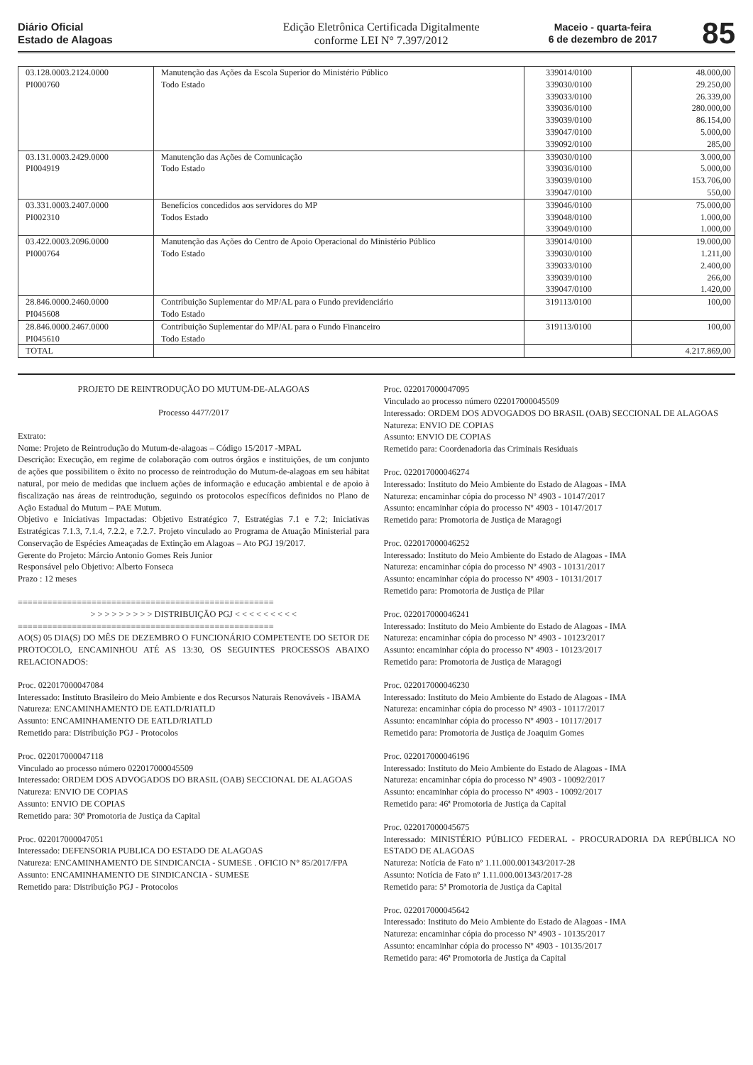Diário Oficial
Estado de Alagoas
Edição Eletrônica Certificada Digitalmente
conforme LEI N° 7.397/2012
Maceio - quarta-feira
6 de dezembro de 2017
85
| 03.128.0003.2124.0000 PI000760 | Manutenção das Ações da Escola Superior do Ministério Público Todo Estado | 339014/0100 339030/0100 339033/0100 339036/0100 339039/0100 339047/0100 339092/0100 | 48.000,00 29.250,00 26.339,00 280.000,00 86.154,00 5.000,00 285,00 |
| 03.131.0003.2429.0000 PI004919 | Manutenção das Ações de Comunicação Todo Estado | 339030/0100 339036/0100 339039/0100 339047/0100 | 3.000,00 5.000,00 153.706,00 550,00 |
| 03.331.0003.2407.0000 PI002310 | Benefícios concedidos aos servidores do MP Todos Estado | 339046/0100 339048/0100 339049/0100 | 75.000,00 1.000,00 1.000,00 |
| 03.422.0003.2096.0000 PI000764 | Manutenção das Ações do Centro de Apoio Operacional do Ministério Público Todo Estado | 339014/0100 339030/0100 339033/0100 339039/0100 339047/0100 | 19.000,00 1.211,00 2.400,00 266,00 1.420,00 |
| 28.846.0000.2460.0000 PI045608 | Contribuição Suplementar do MP/AL para o Fundo previdenciário Todo Estado | 319113/0100 | 100,00 |
| 28.846.0000.2467.0000 PI045610 | Contribuição Suplementar do MP/AL para o Fundo Financeiro Todo Estado | 319113/0100 | 100,00 |
| TOTAL | | | 4.217.869,00 |
PROJETO DE REINTRODUÇÃO DO MUTUM-DE-ALAGOAS
Processo 4477/2017
Extrato:
Nome: Projeto de Reintrodução do Mutum-de-alagoas – Código 15/2017 -MPAL
Descrição: Execução, em regime de colaboração com outros órgãos e instituições, de um conjunto de ações que possibilitem o êxito no processo de reintrodução do Mutum-de-alagoas em seu hábitat natural, por meio de medidas que incluem ações de informação e educação ambiental e de apoio à fiscalização nas áreas de reintrodução, seguindo os protocolos específicos definidos no Plano de Ação Estadual do Mutum – PAE Mutum.
Objetivo e Iniciativas Impactadas: Objetivo Estratégico 7, Estratégias 7.1 e 7.2; Iniciativas Estratégicas 7.1.3, 7.1.4, 7.2.2, e 7.2.7. Projeto vinculado ao Programa de Atuação Ministerial para Conservação de Espécies Ameaçadas de Extinção em Alagoas – Ato PGJ 19/2017.
Gerente do Projeto: Márcio Antonio Gomes Reis Junior
Responsável pelo Objetivo: Alberto Fonseca
Prazo : 12 meses
====================================================
> > > > > > > > > DISTRIBUIÇÃO PGJ < < < < < < < < <
====================================================
AO(S) 05 DIA(S) DO MÊS DE DEZEMBRO O FUNCIONÁRIO COMPETENTE DO SETOR DE PROTOCOLO, ENCAMINHOU ATÉ AS 13:30, OS SEGUINTES PROCESSOS ABAIXO RELACIONADOS:
Proc. 022017000047084
Interessado: Instituto Brasileiro do Meio Ambiente e dos Recursos Naturais Renováveis - IBAMA
Natureza: ENCAMINHAMENTO DE EATLD/RIATLD
Assunto: ENCAMINHAMENTO DE EATLD/RIATLD
Remetido para: Distribuição PGJ - Protocolos
Proc. 022017000047118
Vinculado ao processo número 022017000045509
Interessado: ORDEM DOS ADVOGADOS DO BRASIL (OAB) SECCIONAL DE ALAGOAS
Natureza: ENVIO DE COPIAS
Assunto: ENVIO DE COPIAS
Remetido para: 30ª Promotoria de Justiça da Capital
Proc. 022017000047051
Interessado: DEFENSORIA PUBLICA DO ESTADO DE ALAGOAS
Natureza: ENCAMINHAMENTO DE SINDICANCIA - SUMESE . OFICIO N° 85/2017/FPA
Assunto: ENCAMINHAMENTO DE SINDICANCIA - SUMESE
Remetido para: Distribuição PGJ - Protocolos
Proc. 022017000047095
Vinculado ao processo número 022017000045509
Interessado: ORDEM DOS ADVOGADOS DO BRASIL (OAB) SECCIONAL DE ALAGOAS
Natureza: ENVIO DE COPIAS
Assunto: ENVIO DE COPIAS
Remetido para: Coordenadoria das Criminais Residuais
Proc. 022017000046274
Interessado: Instituto do Meio Ambiente do Estado de Alagoas - IMA
Natureza: encaminhar cópia do processo Nº 4903 - 10147/2017
Assunto: encaminhar cópia do processo Nº 4903 - 10147/2017
Remetido para: Promotoria de Justiça de Maragogi
Proc. 022017000046252
Interessado: Instituto do Meio Ambiente do Estado de Alagoas - IMA
Natureza: encaminhar cópia do processo Nº 4903 - 10131/2017
Assunto: encaminhar cópia do processo Nº 4903 - 10131/2017
Remetido para: Promotoria de Justiça de Pilar
Proc. 022017000046241
Interessado: Instituto do Meio Ambiente do Estado de Alagoas - IMA
Natureza: encaminhar cópia do processo Nº 4903 - 10123/2017
Assunto: encaminhar cópia do processo Nº 4903 - 10123/2017
Remetido para: Promotoria de Justiça de Maragogi
Proc. 022017000046230
Interessado: Instituto do Meio Ambiente do Estado de Alagoas - IMA
Natureza: encaminhar cópia do processo Nº 4903 - 10117/2017
Assunto: encaminhar cópia do processo Nº 4903 - 10117/2017
Remetido para: Promotoria de Justiça de Joaquim Gomes
Proc. 022017000046196
Interessado: Instituto do Meio Ambiente do Estado de Alagoas - IMA
Natureza: encaminhar cópia do processo Nº 4903 - 10092/2017
Assunto: encaminhar cópia do processo Nº 4903 - 10092/2017
Remetido para: 46ª Promotoria de Justiça da Capital
Proc. 022017000045675
Interessado: MINISTÉRIO PÚBLICO FEDERAL - PROCURADORIA DA REPÚBLICA NO ESTADO DE ALAGOAS
Natureza: Notícia de Fato nº 1.11.000.001343/2017-28
Assunto: Notícia de Fato nº 1.11.000.001343/2017-28
Remetido para: 5ª Promotoria de Justiça da Capital
Proc. 022017000045642
Interessado: Instituto do Meio Ambiente do Estado de Alagoas - IMA
Natureza: encaminhar cópia do processo Nº 4903 - 10135/2017
Assunto: encaminhar cópia do processo Nº 4903 - 10135/2017
Remetido para: 46ª Promotoria de Justiça da Capital